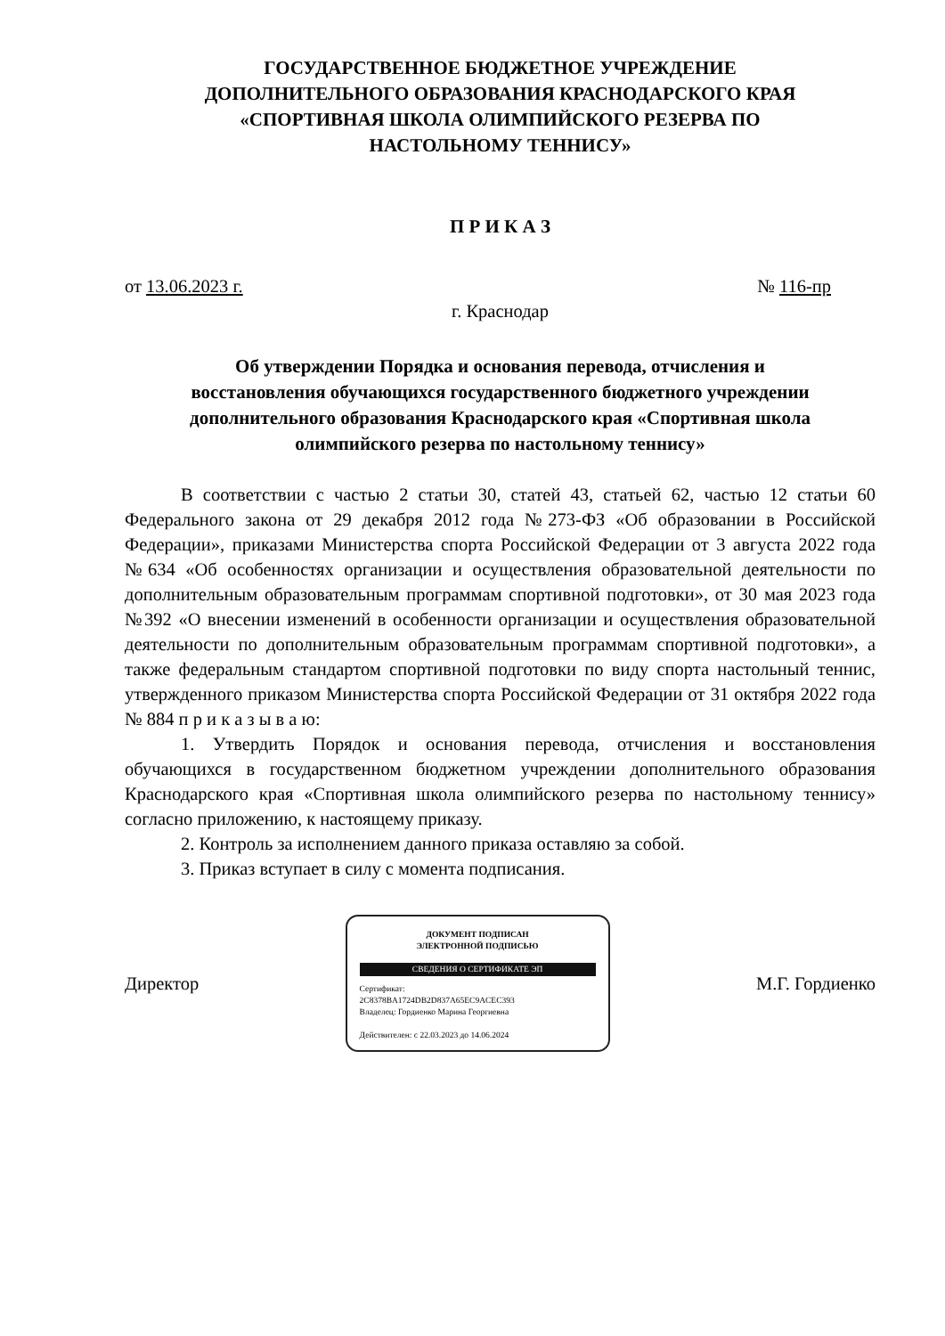ГОСУДАРСТВЕННОЕ БЮДЖЕТНОЕ УЧРЕЖДЕНИЕ
ДОПОЛНИТЕЛЬНОГО ОБРАЗОВАНИЯ КРАСНОДАРСКОГО КРАЯ
«СПОРТИВНАЯ ШКОЛА ОЛИМПИЙСКОГО РЕЗЕРВА ПО
НАСТОЛЬНОМУ ТЕННИСУ»
П Р И К А З
от 13.06.2023 г. № 116-пр
г. Краснодар
Об утверждении Порядка и основания перевода, отчисления и
восстановления обучающихся государственного бюджетного учреждении
дополнительного образования Краснодарского края «Спортивная школа
олимпийского резерва по настольному теннису»
В соответствии с частью 2 статьи 30, статей 43, статьей 62, частью 12 статьи 60 Федерального закона от 29 декабря 2012 года №273-ФЗ «Об образовании в Российской Федерации», приказами Министерства спорта Российской Федерации от 3 августа 2022 года №634 «Об особенностях организации и осуществления образовательной деятельности по дополнительным образовательным программам спортивной подготовки», от 30 мая 2023 года №392 «О внесении изменений в особенности организации и осуществления образовательной деятельности по дополнительным образовательным программам спортивной подготовки», а также федеральным стандартом спортивной подготовки по виду спорта настольный теннис, утвержденного приказом Министерства спорта Российской Федерации от 31 октября 2022 года № 884 п р и к а з ы в а ю:
1. Утвердить Порядок и основания перевода, отчисления и восстановления обучающихся в государственном бюджетном учреждении дополнительного образования Краснодарского края «Спортивная школа олимпийского резерва по настольному теннису» согласно приложению, к настоящему приказу.
2. Контроль за исполнением данного приказа оставляю за собой.
3. Приказ вступает в силу с момента подписания.
Директор
ДОКУМЕНТ ПОДПИСАН
ЭЛЕКТРОННОЙ ПОДПИСЬЮ
СВЕДЕНИЯ О СЕРТИФИКАТЕ ЭП
Сертификат:
2C8378BA1724DB2D837A65EC9ACEC393
Владелец: Гордиенко Марина Георгиевна
Действителен: с 22.03.2023 до 14.06.2024
М.Г. Гордиенко